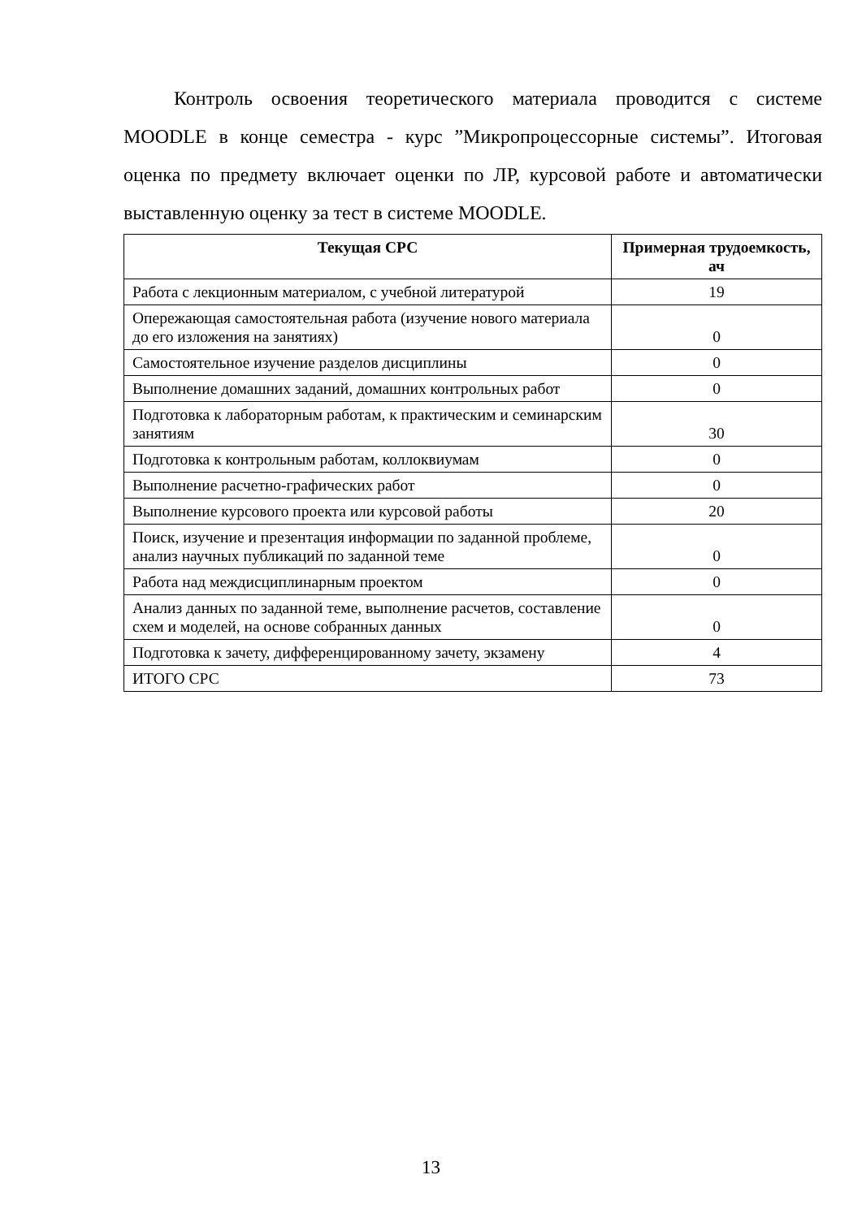Контроль освоения теоретического материала проводится с системе MOODLE в конце семестра - курс ”Микропроцессорные системы”. Итоговая оценка по предмету включает оценки по ЛР, курсовой работе и автоматически выставленную оценку за тест в системе MOODLE.
| Текущая СРС | Примерная трудоемкость, ач |
| --- | --- |
| Работа с лекционным материалом, с учебной литературой | 19 |
| Опережающая самостоятельная работа (изучение нового материала до его изложения на занятиях) | 0 |
| Самостоятельное изучение разделов дисциплины | 0 |
| Выполнение домашних заданий, домашних контрольных работ | 0 |
| Подготовка к лабораторным работам, к практическим и семинарским занятиям | 30 |
| Подготовка к контрольным работам, коллоквиумам | 0 |
| Выполнение расчетно-графических работ | 0 |
| Выполнение курсового проекта или курсовой работы | 20 |
| Поиск, изучение и презентация информации по заданной проблеме, анализ научных публикаций по заданной теме | 0 |
| Работа над междисциплинарным проектом | 0 |
| Анализ данных по заданной теме, выполнение расчетов, составление схем и моделей, на основе собранных данных | 0 |
| Подготовка к зачету, дифференцированному зачету, экзамену | 4 |
| ИТОГО СРС | 73 |
13